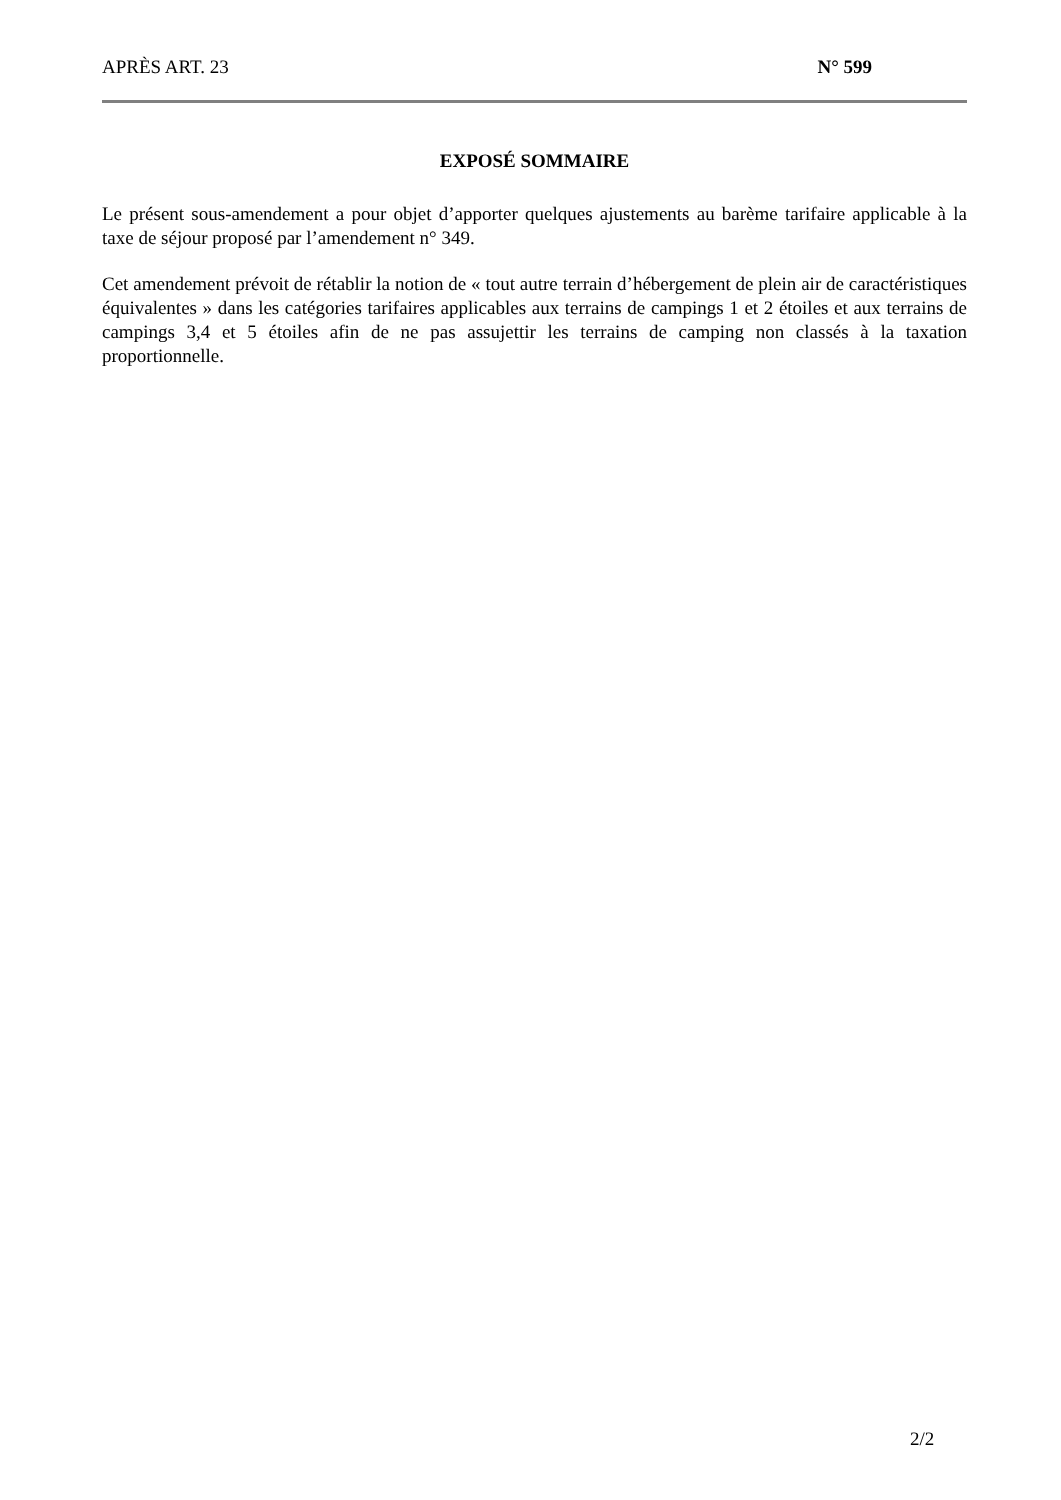APRÈS ART. 23 N° 599
EXPOSÉ SOMMAIRE
Le présent sous-amendement a pour objet d’apporter quelques ajustements au barème tarifaire applicable à la taxe de séjour proposé par l’amendement n° 349.
Cet amendement prévoit de rétablir la notion de « tout autre terrain d’hébergement de plein air de caractéristiques équivalentes » dans les catégories tarifaires applicables aux terrains de campings 1 et 2 étoiles et aux terrains de campings 3,4 et 5 étoiles afin de ne pas assujettir les terrains de camping non classés à la taxation proportionnelle.
2/2